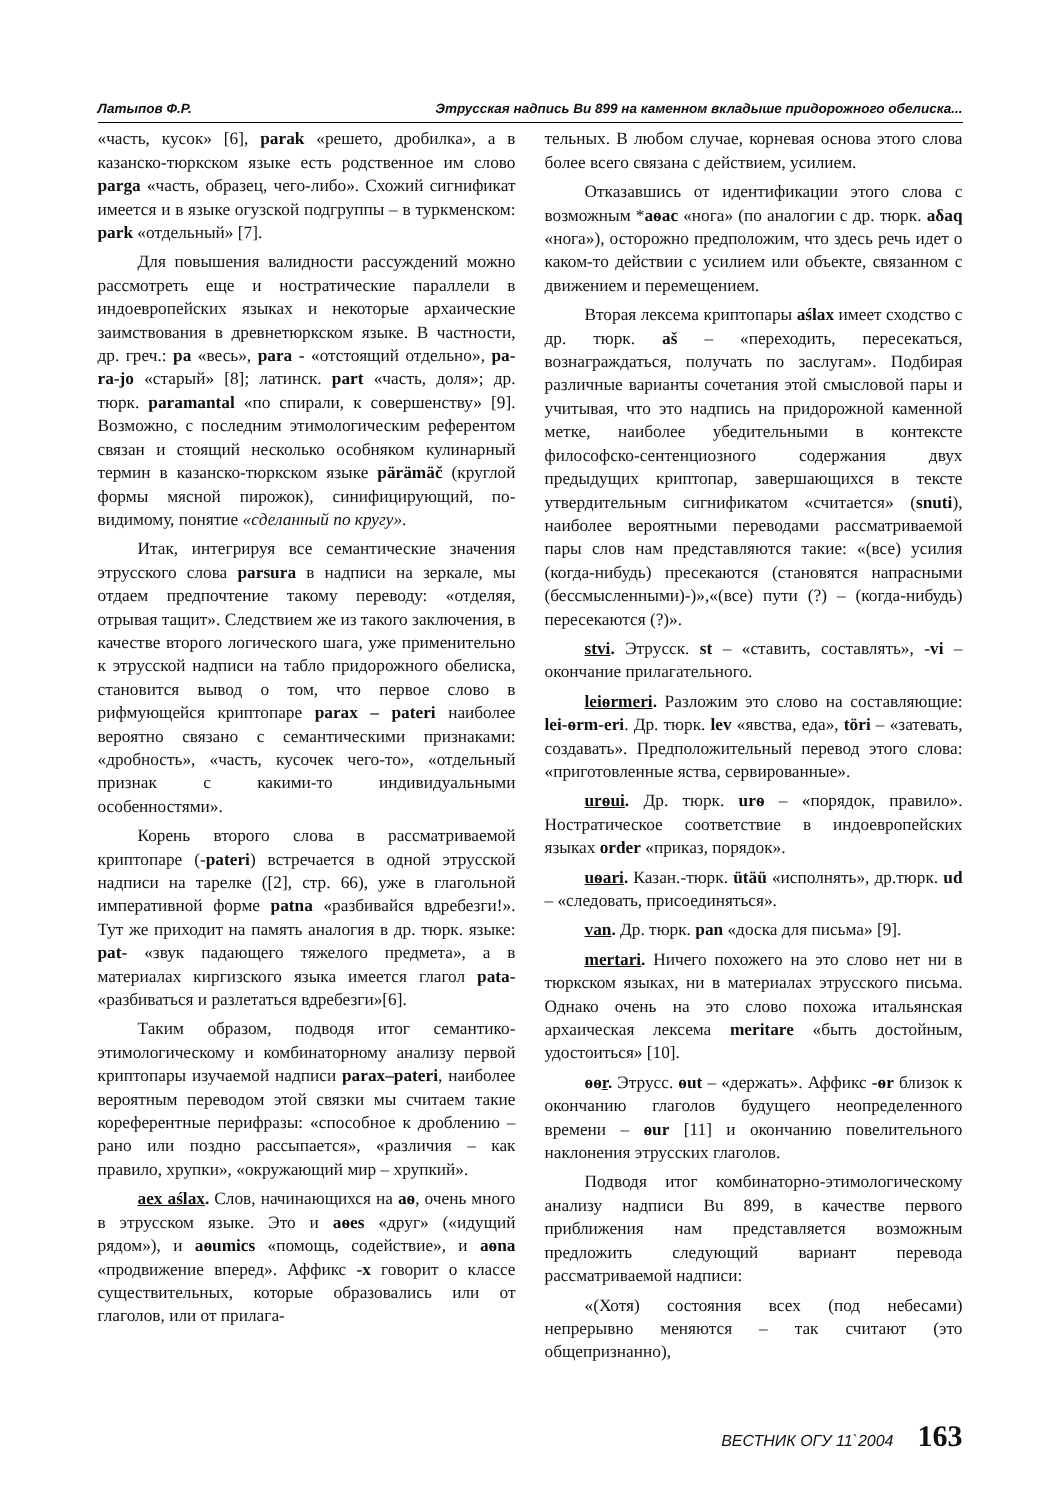Латыпов Ф.Р. Этрусская надпись Bu 899 на каменном вкладыше придорожного обелиска...
«часть, кусок» [6], parak «решето, дробилка», а в казанско-тюркском языке есть родственное им слово parga «часть, образец, чего-либо». Схожий сигнификат имеется и в языке огузской подгруппы – в туркменском: park «отдельный» [7].
Для повышения валидности рассуждений можно рассмотреть еще и ностратические параллели в индоевропейских языках и некоторые архаические заимствования в древнетюркском языке. В частности, др. греч.: pa «весь», para - «отстоящий отдельно», pa-ra-jo «старый» [8]; латинск. part «часть, доля»; др. тюрк. paramantal «по спирали, к совершенству» [9]. Возможно, с последним этимологическим референтом связан и стоящий несколько особняком кулинарный термин в казанско-тюркском языке pärämäč (круглой формы мясной пирожок), синифицирующий, по-видимому, понятие «сделанный по кругу».
Итак, интегрируя все семантические значения этрусского слова parsura в надписи на зеркале, мы отдаем предпочтение такому переводу: «отделяя, отрывая тащит». Следствием же из такого заключения, в качестве второго логического шага, уже применительно к этрусской надписи на табло придорожного обелиска, становится вывод о том, что первое слово в рифмующейся криптопаре parax – pateri наиболее вероятно связано с семантическими признаками: «дробность», «часть, кусочек чего-то», «отдельный признак с какими-то индивидуальными особенностями».
Корень второго слова в рассматриваемой криптопаре (-pateri) встречается в одной этрусской надписи на тарелке ([2], стр. 66), уже в глагольной императивной форме patna «разбивайся вдребезги!». Тут же приходит на память аналогия в др. тюрк. языке: pat- «звук падающего тяжелого предмета», а в материалах киргизского языка имеется глагол pata- «разбиваться и разлетаться вдребезги»[6].
Таким образом, подводя итог семантико-этимологическому и комбинаторному анализу первой криптопары изучаемой надписи parax–pateri, наиболее вероятным переводом этой связки мы считаем такие кореферентные перифразы: «способное к дроблению – рано или поздно рассыпается», «различия – как правило, хрупки», «окружающий мир – хрупкий».
aex aślax. Слов, начинающихся на aѳ, очень много в этрусском языке. Это и aѳes «друг» («идущий рядом»), и aѳumics «помощь, содействие», и aѳna «продвижение вперед». Аффикс -x говорит о классе существительных, которые образовались или от глаголов, или от прилага-
тельных. В любом случае, корневая основа этого слова более всего связана с действием, усилием.
Отказавшись от идентификации этого слова с возможным *aѳac «нога» (по аналогии с др. тюрк. aδaq «нога»), осторожно предположим, что здесь речь идет о каком-то действии с усилием или объекте, связанном с движением и перемещением.
Вторая лексема криптопары aślax имеет сходство с др. тюрк. aš – «переходить, пересекаться, вознаграждаться, получать по заслугам». Подбирая различные варианты сочетания этой смысловой пары и учитывая, что это надпись на придорожной каменной метке, наиболее убедительными в контексте философско-сентенциозного содержания двух предыдущих криптопар, завершающихся в тексте утвердительным сигнификатом «считается» (snuti), наиболее вероятными переводами рассматриваемой пары слов нам представляются такие: «(все) усилия (когда-нибудь) пресекаются (становятся напрасными (бессмысленными)-)»,«(все) пути (?) – (когда-нибудь) пересекаются (?)».
stvi. Этрусск. st – «ставить, составлять», -vi – окончание прилагательного.
leiѳrmeri. Разложим это слово на составляющие: lei-ѳrm-eri. Др. тюрк. lev «явства, еда», töri – «затевать, создавать». Предположительный перевод этого слова: «приготовленные яства, сервированные».
urѳui. Др. тюрк. urѳ – «порядок, правило». Ностратическое соответствие в индоевропейских языках order «приказ, порядок».
uѳari. Казан.-тюрк. ütäü «исполнять», др.тюрк. ud – «следовать, присоединяться».
van. Др. тюрк. pan «доска для письма» [9].
mertari. Ничего похожего на это слово нет ни в тюркском языках, ни в материалах этрусского письма. Однако очень на это слово похожа итальянская архаическая лексема meritare «быть достойным, удостоиться» [10].
ѳѳr. Этрусс. ѳut – «держать». Аффикс -ѳr близок к окончанию глаголов будущего неопределенного времени – ѳur [11] и окончанию повелительного наклонения этрусских глаголов.
Подводя итог комбинаторно-этимологическому анализу надписи Bu 899, в качестве первого приближения нам представляется возможным предложить следующий вариант перевода рассматриваемой надписи:
«(Хотя) состояния всех (под небесами) непрерывно меняются – так считают (это общепризнанно),
ВЕСТНИК ОГУ 11`2004 163